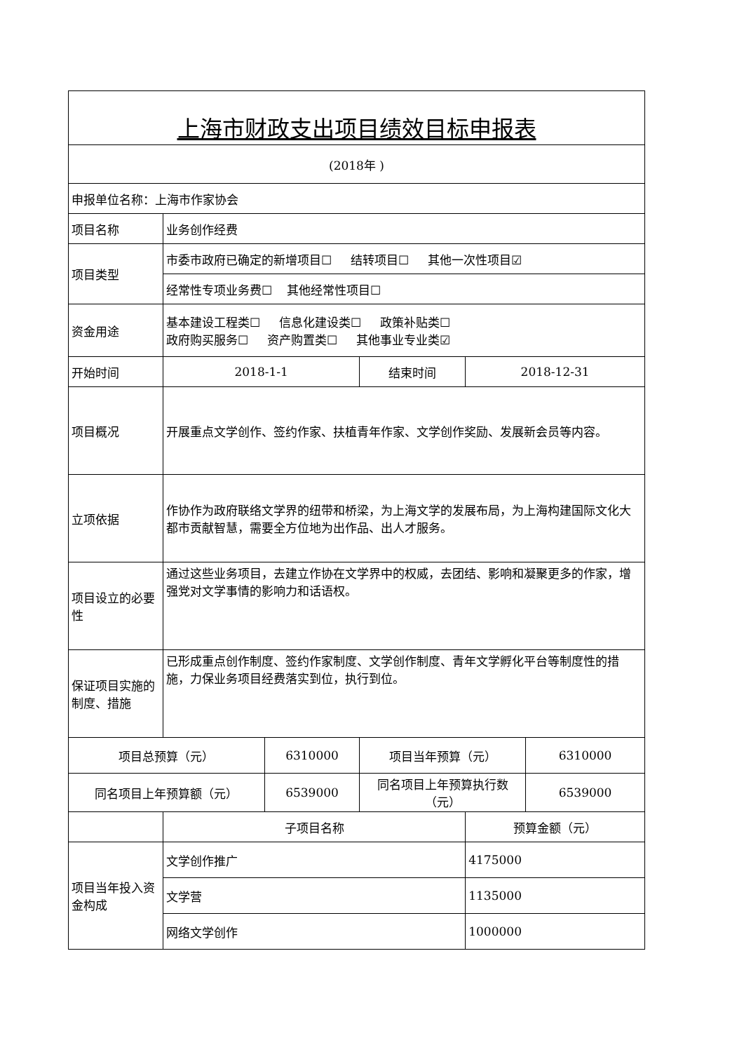| 上海市财政支出项目绩效目标申报表 | | | | | |
| (2018年 ) | | | | | |
| 申报单位名称：上海市作家协会 | | | | | |
| 项目名称 | 业务创作经费 | | | | |
| 项目类型 | 市委市政府已确定的新增项目☐ 结转项目☐ 其他一次性项目☑ | | | | |
| | 经常性专项业务费☐ 其他经常性项目☐ | | | | |
| 资金用途 | 基本建设工程类☐ 信息化建设类☐ 政策补贴类☐ 政府购买服务☐ 资产购置类☐ 其他事业专业类☑ | | | | |
| 开始时间 | 2018-1-1 | | 结束时间 | 2018-12-31 | |
| 项目概况 | 开展重点文学创作、签约作家、扶植青年作家、文学创作奖励、发展新会员等内容。 | | | | |
| 立项依据 | 作协作为政府联络文学界的纽带和桥梁，为上海文学的发展布局，为上海构建国际文化大都市贡献智慧，需要全方位地为出作品、出人才服务。 | | | | |
| 项目设立的必要性 | 通过这些业务项目，去建立作协在文学界中的权威，去团结、影响和凝聚更多的作家，增强党对文学事情的影响力和话语权。 | | | | |
| 保证项目实施的制度、措施 | 已形成重点创作制度、签约作家制度、文学创作制度、青年文学孵化平台等制度性的措施，力保业务项目经费落实到位，执行到位。 | | | | |
| 项目总预算（元） | | 6310000 | 项目当年预算（元） | | 6310000 |
| 同名项目上年预算额（元） | | 6539000 | 同名项目上年预算执行数（元） | | 6539000 |
| | 子项目名称 | | | 预算金额（元） | |
| 项目当年投入资金构成 | 文学创作推广 | | | 4175000 | |
| | 文学营 | | | 1135000 | |
| | 网络文学创作 | | | 1000000 | |